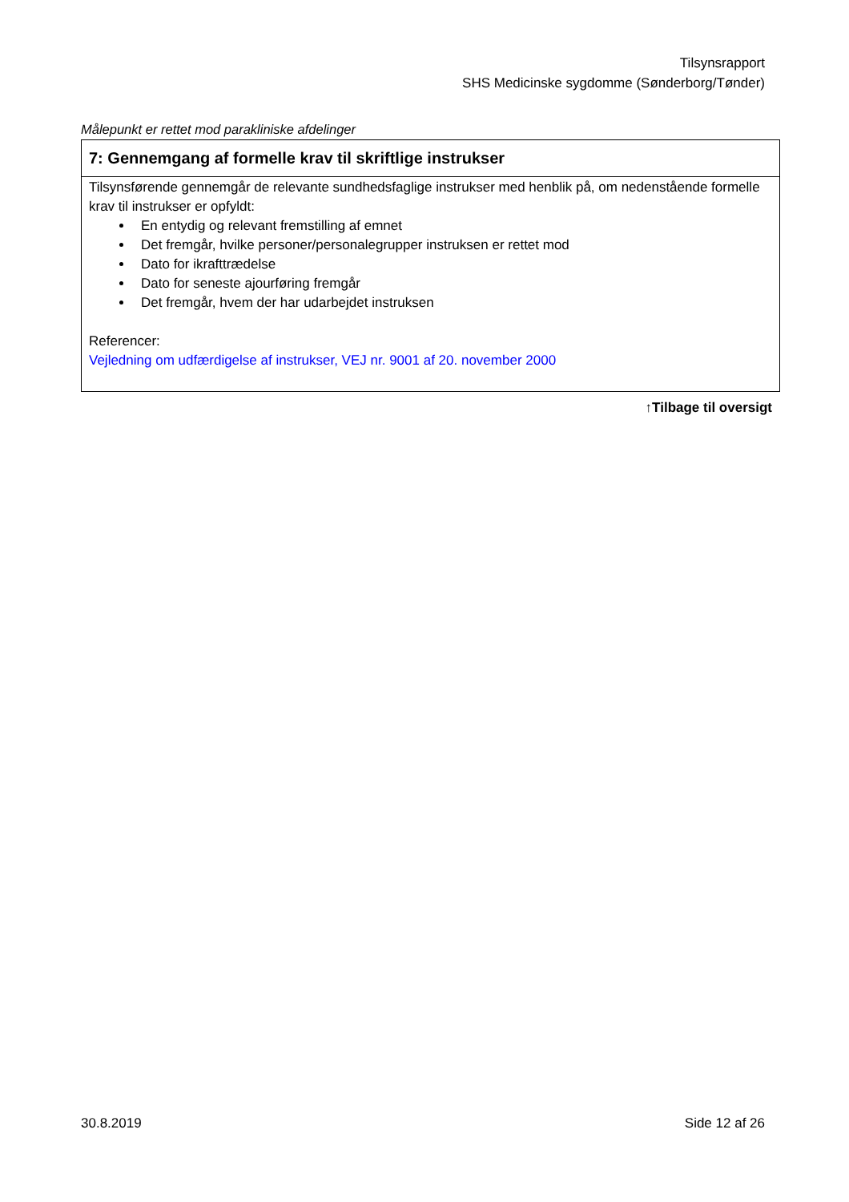Tilsynsrapport
SHS Medicinske sygdomme (Sønderborg/Tønder)
Målepunkt er rettet mod parakliniske afdelinger
| 7: Gennemgang af formelle krav til skriftlige instrukser |
| --- |
| Tilsynsførende gennemgår de relevante sundhedsfaglige instrukser med henblik på, om nedenstående formelle krav til instrukser er opfyldt: En entydig og relevant fremstilling af emnet Det fremgår, hvilke personer/personalegrupper instruksen er rettet mod Dato for ikrafttrædelse Dato for seneste ajourføring fremgår Det fremgår, hvem der har udarbejdet instruksen Referencer: Vejledning om udfærdigelse af instrukser, VEJ nr. 9001 af 20. november 2000 |
↑Tilbage til oversigt
30.8.2019 Side 12 af 26